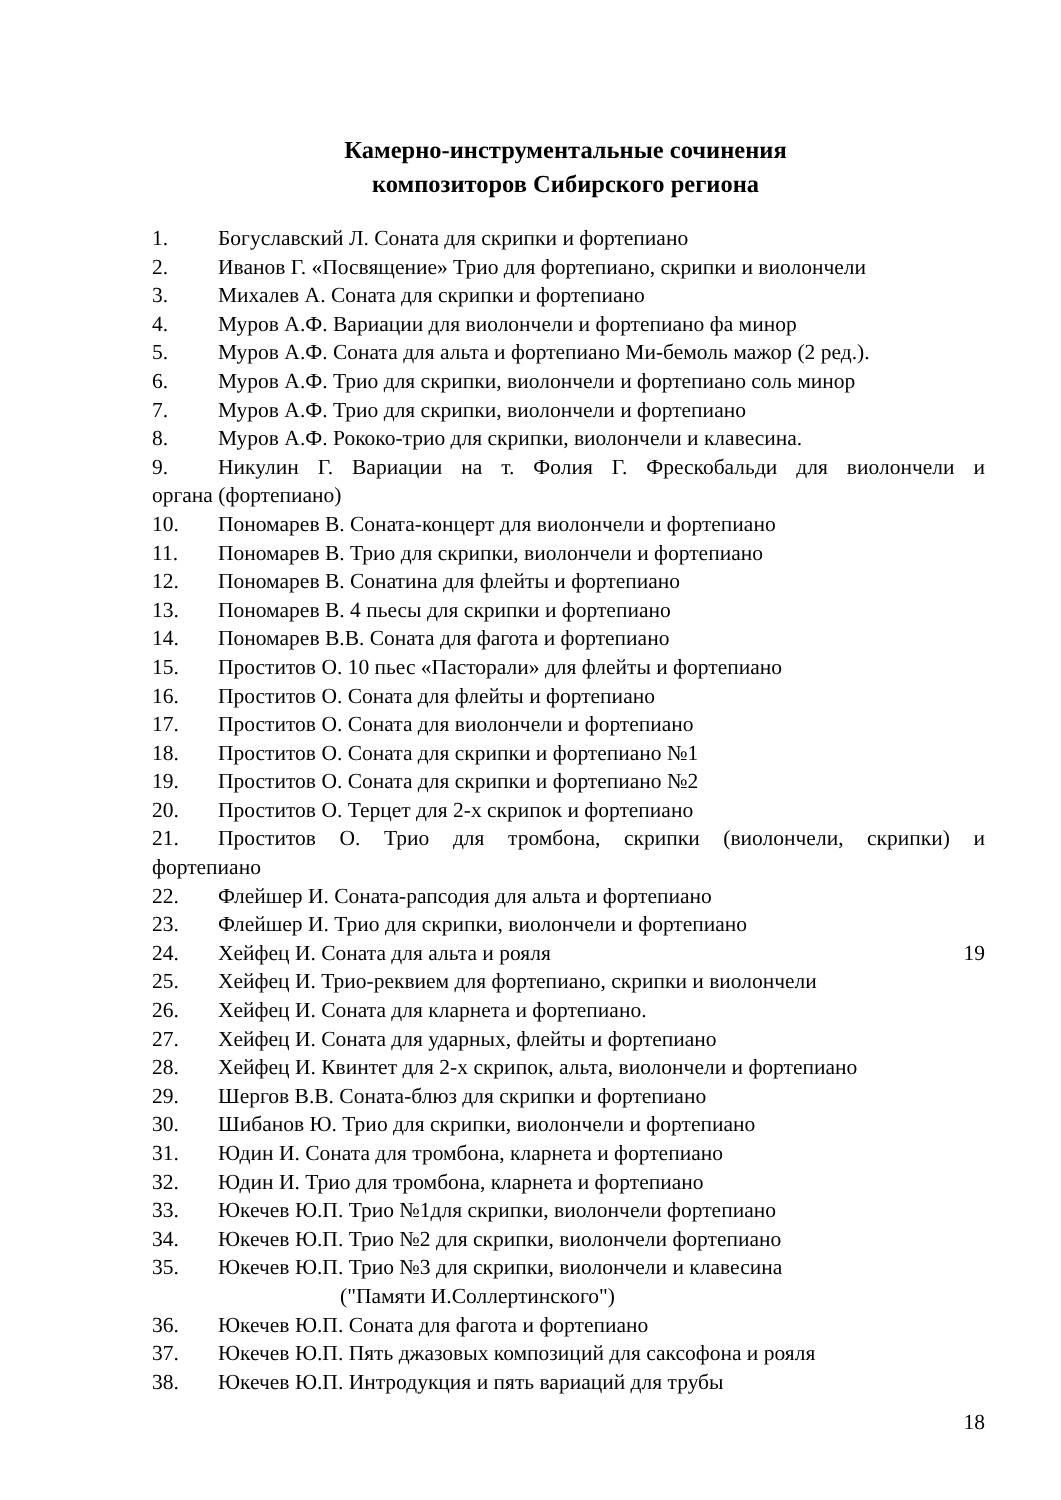Камерно-инструментальные сочинения
композиторов Сибирского региона
1. Богуславский Л. Соната для скрипки и фортепиано
2. Иванов Г. «Посвящение» Трио для фортепиано, скрипки и виолончели
3. Михалев А. Соната для скрипки и фортепиано
4. Муров А.Ф. Вариации для виолончели и фортепиано фа минор
5. Муров А.Ф. Соната для альта и фортепиано Ми-бемоль мажор (2 ред.).
6. Муров А.Ф. Трио для скрипки, виолончели и фортепиано соль минор
7. Муров А.Ф. Трио для скрипки, виолончели и фортепиано
8. Муров А.Ф. Рококо-трио для скрипки, виолончели и клавесина.
9. Никулин Г. Вариации на т. Фолия Г. Фрескобальди для виолончели и
органа (фортепиано)
10. Пономарев В. Соната-концерт для виолончели и фортепиано
11. Пономарев В. Трио для скрипки, виолончели и фортепиано
12. Пономарев В. Сонатина для флейты и фортепиано
13. Пономарев В. 4 пьесы для скрипки и фортепиано
14. Пономарев В.В. Соната для фагота и фортепиано
15. Проститов О. 10 пьес «Пасторали» для флейты и фортепиано
16. Проститов О. Соната для флейты и фортепиано
17. Проститов О. Соната для виолончели и фортепиано
18. Проститов О. Соната для скрипки и фортепиано №1
19. Проститов О. Соната для скрипки и фортепиано №2
20. Проститов О. Терцет для 2-х скрипок и фортепиано
21. Проститов О. Трио для тромбона, скрипки (виолончели, скрипки) и
фортепиано
22. Флейшер И. Соната-рапсодия для альта и фортепиано
23. Флейшер И. Трио для скрипки, виолончели и фортепиано
24. Хейфец И. Соната для альта и рояля 19
25. Хейфец И. Трио-реквием для фортепиано, скрипки и виолончели
26. Хейфец И. Соната для кларнета и фортепиано.
27. Хейфец И. Соната для ударных, флейты и фортепиано
28. Хейфец И. Квинтет для 2-х скрипок, альта, виолончели и фортепиано
29. Шергов В.В. Соната-блюз для скрипки и фортепиано
30. Шибанов Ю. Трио для скрипки, виолончели и фортепиано
31. Юдин И. Соната для тромбона, кларнета и фортепиано
32. Юдин И. Трио для тромбона, кларнета и фортепиано
33. Юкечев Ю.П. Трио №1для скрипки, виолончели фортепиано
34. Юкечев Ю.П. Трио №2 для скрипки, виолончели фортепиано
35. Юкечев Ю.П. Трио №3 для скрипки, виолончели и клавесина
("Памяти И.Соллертинского")
36. Юкечев Ю.П. Соната для фагота и фортепиано
37. Юкечев Ю.П. Пять джазовых композиций для саксофона и рояля
38. Юкечев Ю.П. Интродукция и пять вариаций для трубы
18